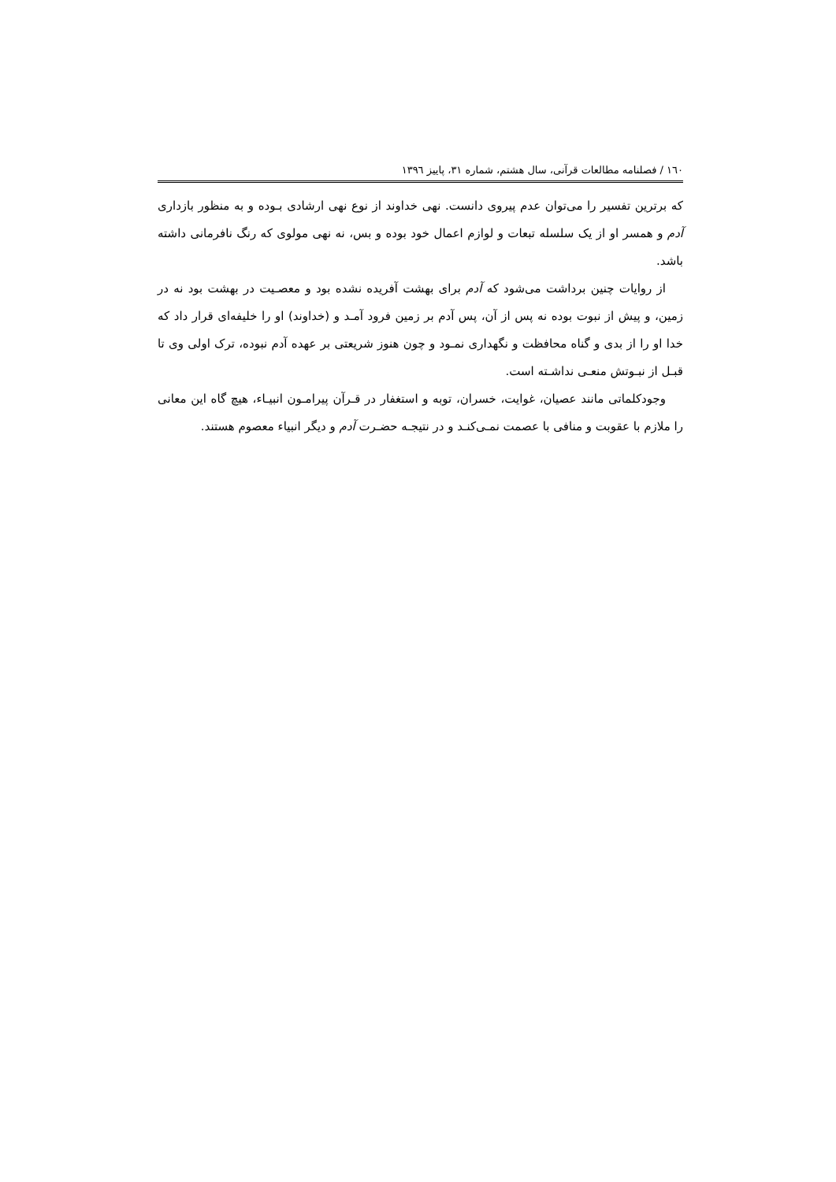۱٦۰ / فصلنامه مطالعات قرآنی، سال هشتم، شماره ۳۱، پاییز ۱۳۹٦
که برترین تفسیر را می‌توان عدم پیروی دانست. نهی خداوند از نوع نهی ارشادی بـوده و به منظور بازداری آدم و همسر او از یک سلسله تبعات و لوازم اعمال خود بوده و بس، نه نهی مولوی که رنگ نافرمانی داشته باشد.
از روایات چنین برداشت می‌شود که آدم برای بهشت آفریده نشده بود و معصـیت در بهشت بود نه در زمین، و پیش از نبوت بوده نه پس از آن، پس آدم بر زمین فرود آمـد و (خداوند) او را خلیفه‌ای قرار داد که خدا او را از بدی و گناه محافظت و نگهداری نمـود و چون هنوز شریعتی بر عهده آدم نبوده، ترک اولی وی تا قبـل از نبـوتش منعـی نداشـته است.
وجودکلماتی مانند عصیان، غوایت، خسران، توبه و استغفار در قـرآن پیرامـون انبیـاء، هیچ گاه این معانی را ملازم با عقوبت و منافی با عصمت نمـی‌کنـد و در نتیجـه حضـرت آدم و دیگر انبیاء معصوم هستند.